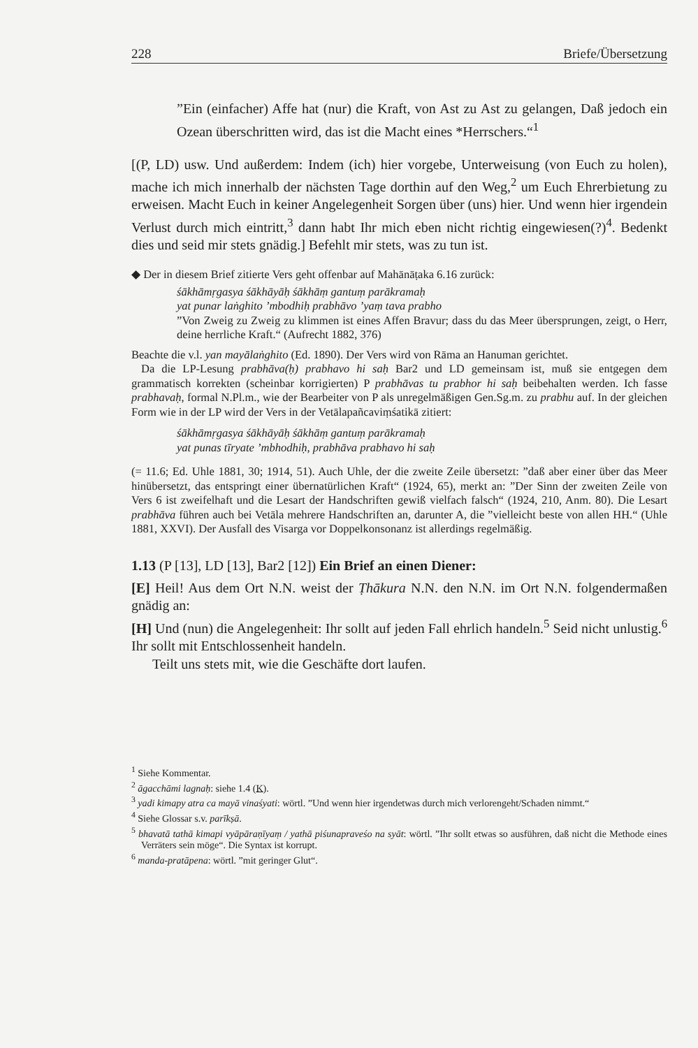228 Briefe/Übersetzung
”Ein (einfacher) Affe hat (nur) die Kraft, von Ast zu Ast zu gelangen, Daß jedoch ein Ozean überschritten wird, das ist die Macht eines *Herrschers.“<sup>1</sup>
[(P, LD) usw. Und außerdem: Indem (ich) hier vorgebe, Unterweisung (von Euch zu holen), mache ich mich innerhalb der nächsten Tage dorthin auf den Weg,<sup>2</sup> um Euch Ehrerbietung zu erweisen. Macht Euch in keiner Angelegenheit Sorgen über (uns) hier. Und wenn hier irgendein Verlust durch mich eintritt,<sup>3</sup> dann habt Ihr mich eben nicht richtig eingewiesen(?)<sup>4</sup>. Bedenkt dies und seid mir stets gnädig.] Befehlt mir stets, was zu tun ist.
◆ Der in diesem Brief zitierte Vers geht offenbar auf Mahānāṭaka 6.16 zurück:
śākhāmṛgasya śākhāyāḥ śākhāṃ gantuṃ parākramaḥ
yat punar laṅghito ’mbodhiḥ prabhāvo ’yaṃ tava prabho
”Von Zweig zu Zweig zu klimmen ist eines Affen Bravur; dass du das Meer übersprungen, zeigt, o Herr, deine herrliche Kraft.“ (Aufrecht 1882, 376)
Beachte die v.l. yan mayālaṅghito (Ed. 1890). Der Vers wird von Rāma an Hanuman gerichtet.
Da die LP-Lesung prabhāva(ḥ) prabhavo hi saḥ Bar2 und LD gemeinsam ist, muß sie entgegen dem grammatisch korrekten (scheinbar korrigierten) P prabhāvas tu prabhor hi saḥ beibehalten werden. Ich fasse prabhavaḥ, formal N.Pl.m., wie der Bearbeiter von P als unregelmäßigen Gen.Sg.m. zu prabhu auf. In der gleichen Form wie in der LP wird der Vers in der Vetālapañcaviṃśatikā zitiert:
śākhāmṛgasya śākhāyāḥ śākhāṃ gantuṃ parākramaḥ
yat punas tīryate ’mbhodhiḥ, prabhāva prabhavo hi saḥ
(= 11.6; Ed. Uhle 1881, 30; 1914, 51). Auch Uhle, der die zweite Zeile übersetzt: ”daß aber einer über das Meer hinübersetzt, das entspringt einer übernatürlichen Kraft“ (1924, 65), merkt an: ”Der Sinn der zweiten Zeile von Vers 6 ist zweifelhaft und die Lesart der Handschriften gewiß vielfach falsch“ (1924, 210, Anm. 80). Die Lesart prabhāva führen auch bei Vetāla mehrere Handschriften an, darunter A, die ”vielleicht beste von allen HH.“ (Uhle 1881, XXVI). Der Ausfall des Visarga vor Doppelkonsonanz ist allerdings regelmäßig.
1.13 (P [13], LD [13], Bar2 [12]) Ein Brief an einen Diener:
[E] Heil! Aus dem Ort N.N. weist der Ṭhākura N.N. den N.N. im Ort N.N. folgendermaßen gnädig an:
[H] Und (nun) die Angelegenheit: Ihr sollt auf jeden Fall ehrlich handeln.<sup>5</sup> Seid nicht unlustig.<sup>6</sup> Ihr sollt mit Entschlossenheit handeln.
Teilt uns stets mit, wie die Geschäfte dort laufen.
<sup>1</sup> Siehe Kommentar.
<sup>2</sup> āgacchāmi lagnaḥ: siehe 1.4 (K).
<sup>3</sup> yadi kimapy atra ca mayā vinaśyati: wörtl. ”Und wenn hier irgendetwas durch mich verlorengeht/Schaden nimmt.“
<sup>4</sup> Siehe Glossar s.v. parīkṣā.
<sup>5</sup> bhavatā tathā kimapi vyāpāraṇīyaṃ / yathā piśunapraveśo na syāt: wörtl. ”Ihr sollt etwas so ausführen, daß nicht die Methode eines Verräters sein möge“. Die Syntax ist korrupt.
<sup>6</sup> manda-pratāpena: wörtl. ”mit geringer Glut“.